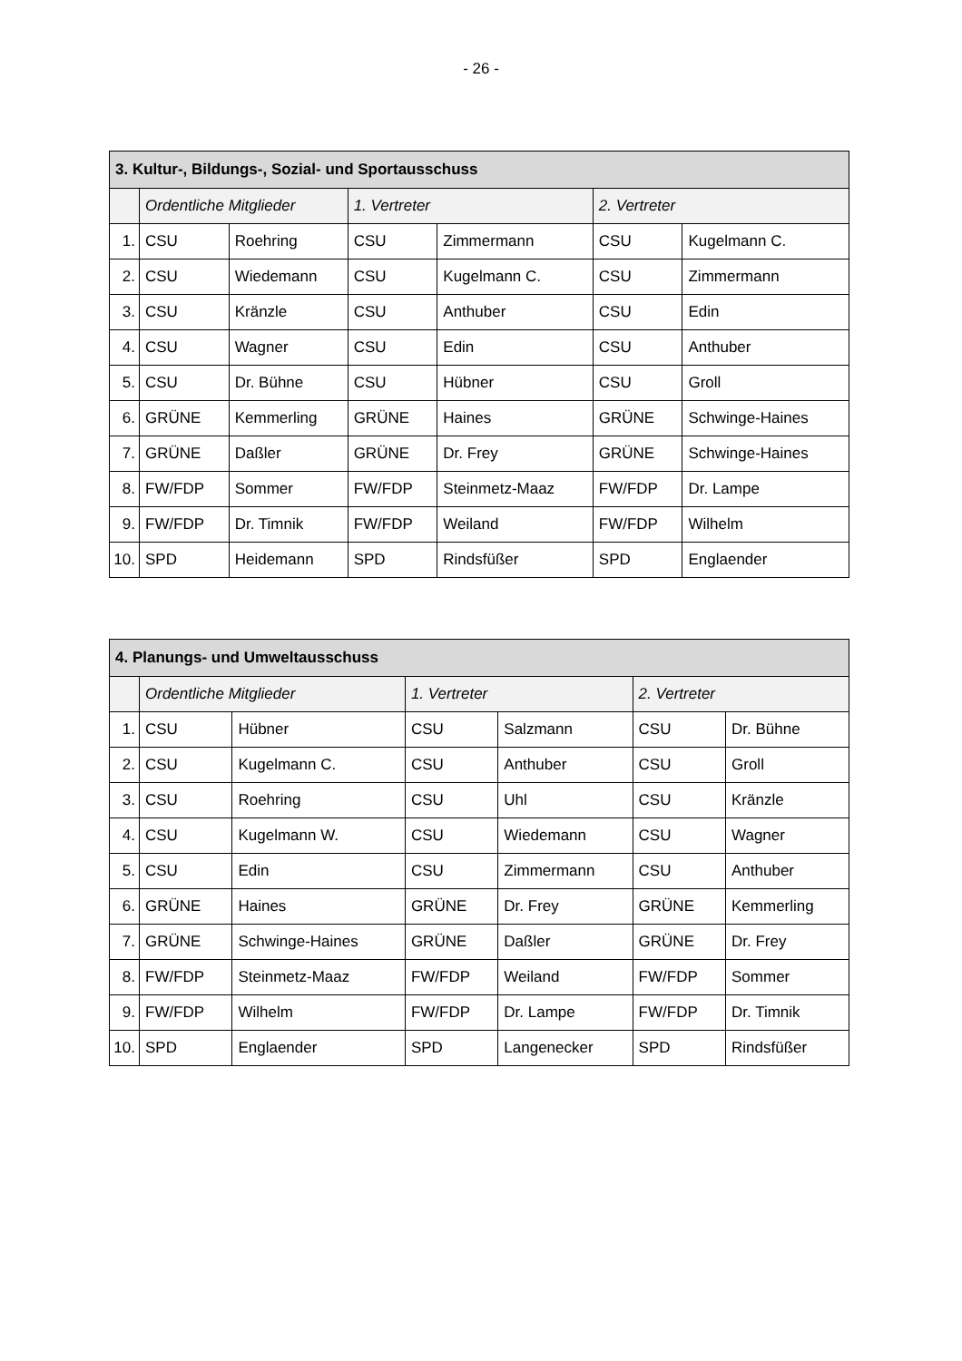- 26 -
| 3. Kultur-, Bildungs-, Sozial- und Sportausschuss | | | | | | |
| --- | --- | --- | --- | --- | --- | --- |
| | Ordentliche Mitglieder | | 1. Vertreter | | 2. Vertreter | |
| 1. | CSU | Roehring | CSU | Zimmermann | CSU | Kugelmann C. |
| 2. | CSU | Wiedemann | CSU | Kugelmann C. | CSU | Zimmermann |
| 3. | CSU | Kränzle | CSU | Anthuber | CSU | Edin |
| 4. | CSU | Wagner | CSU | Edin | CSU | Anthuber |
| 5. | CSU | Dr. Bühne | CSU | Hübner | CSU | Groll |
| 6. | GRÜNE | Kemmerling | GRÜNE | Haines | GRÜNE | Schwinge-Haines |
| 7. | GRÜNE | Daßler | GRÜNE | Dr. Frey | GRÜNE | Schwinge-Haines |
| 8. | FW/FDP | Sommer | FW/FDP | Steinmetz-Maaz | FW/FDP | Dr. Lampe |
| 9. | FW/FDP | Dr. Timnik | FW/FDP | Weiland | FW/FDP | Wilhelm |
| 10. | SPD | Heidemann | SPD | Rindsfüßer | SPD | Englaender |
| 4. Planungs- und Umweltausschuss | | | | | | |
| --- | --- | --- | --- | --- | --- | --- |
| | Ordentliche Mitglieder | | 1. Vertreter | | 2. Vertreter | |
| 1. | CSU | Hübner | CSU | Salzmann | CSU | Dr. Bühne |
| 2. | CSU | Kugelmann C. | CSU | Anthuber | CSU | Groll |
| 3. | CSU | Roehring | CSU | Uhl | CSU | Kränzle |
| 4. | CSU | Kugelmann W. | CSU | Wiedemann | CSU | Wagner |
| 5. | CSU | Edin | CSU | Zimmermann | CSU | Anthuber |
| 6. | GRÜNE | Haines | GRÜNE | Dr. Frey | GRÜNE | Kemmerling |
| 7. | GRÜNE | Schwinge-Haines | GRÜNE | Daßler | GRÜNE | Dr. Frey |
| 8. | FW/FDP | Steinmetz-Maaz | FW/FDP | Weiland | FW/FDP | Sommer |
| 9. | FW/FDP | Wilhelm | FW/FDP | Dr. Lampe | FW/FDP | Dr. Timnik |
| 10. | SPD | Englaender | SPD | Langenecker | SPD | Rindsfüßer |